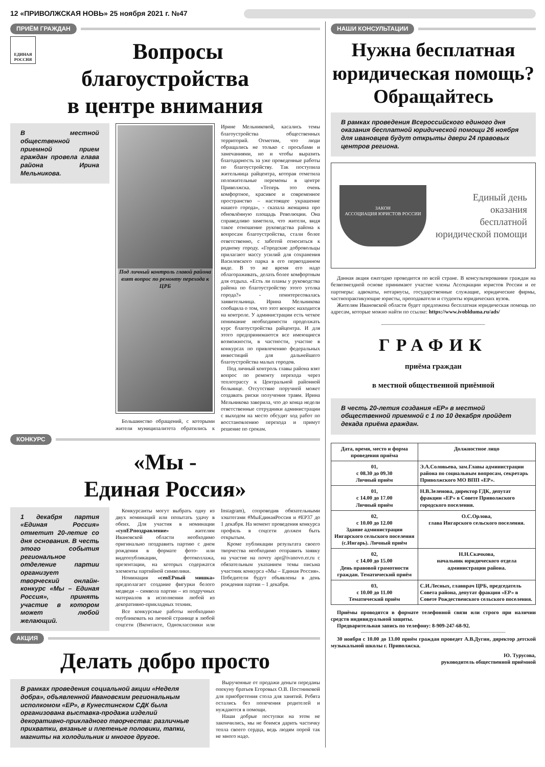12 «ПРИВОЛЖСКАЯ НОВЬ» 25 ноября 2021 г. №47
ПРИЁМ ГРАЖДАН
ЕДИНАЯ РОССИЯ
Вопросы
благоустройства
в центре внимания
В местной общественной приемной прием граждан провела глава района Ирина Мельникова.
Под личный контроль главой района взят вопрос по ремонту перехода к ЦРБ
Большинство обращений, с которыми жители муниципалитета обратились к Ирине Мельниковой, касались темы благоустройства общественных территорий. Отметим, что люди обращались не только с просьбами и замечаниями, но и чтобы выразить благодарность за уже проведенные работы по благоустройству. Так поступила жительница райцентра, которая отметила положительные перемены в центре Приволжска. «Теперь это очень комфортное, красивое и современное пространство – настоящее украшение нашего города», - сказала женщина про обновлённую площадь Революции. Она справедливо заметила, что жители, видя такое отношение руководства района к вопросам благоустройства, стали более ответственно, с заботой относиться к родному городу. «Городские добровольцы прилагают массу усилий для сохранения Василевского парка в его первозданном виде. В то же время его надо облагораживать, делать более комфортным для отдыха. «Есть ли планы у руководства района по благоустройству этого уголка города?» - поинтересовалась заявительница. Ирина Мельникова сообщила о том, что этот вопрос находится на контроле. У администрации есть четкое понимание необходимости продолжать курс благоустройства райцентра. И для этого предпринимаются все имеющиеся возможности, в частности, участие в конкурсах по привлечению федеральных инвестиций для дальнейшего благоустройства малых городов.
Под личный контроль главы района взят вопрос по ремонту перехода через теплотрассу к Центральной районной больнице. Отсутствие поручней может создавать риски получения травм. Ирина Мельникова заверила, что до конца недели ответственные сотрудники администрации с выходом на место обсудят ход работ по восстановлению перехода и примут решение по срокам.
КОНКУРС
«Мы -
Единая Россия»
1 декабря партия «Единая Россия» отметит 20-летие со дня основания. В честь этого события региональное отделение партии организует творческий онлайн-конкурс «Мы – Единая Россия», принять участие в котором может любой желающий.
Конкурсанты могут выбрать одну из двух номинаций или попытать удачу в обеих. Для участия в номинации «супЕРпоздравление» жителям Ивановской области необходимо оригинально поздравить партию с днем рождения в формате фото- или видеопубликации, фотоколлажа, презентации, на которых содержатся элементы партийной символики.
Номинация «севЕРный мишка» предполагает создание фигурки белого медведя – символа партии – из подручных материалов в исполнении любой из декоративно-прикладных техник.
Все конкурсные работы необходимо опубликовать на личной странице в любой соцсети (Вконтакте, Одноклассники или Instagram), сопроводив обязательными хэштегами #МыЕдинаяРоссия и #ЕР37 до 1 декабря. На момент проведения конкурса профиль в соцсети должен быть открытым.
Кроме публикации результата своего творчества необходимо отправить заявку на участие на почту apr@ivanovo.er.ru с обязательным указанием темы письма участник конкурса «Мы – Единая Россия». Победители будут объявлены в день рождения партии – 1 декабря.
АКЦИЯ
Делать добро просто
В рамках проведения социальной акции «Неделя добра», объявленной Ивановским региональным исполкомом «ЕР», в Кунестинском СДК была организована выставка-продажа изделий декоративно-прикладного творчества: различные прихватки, вязаные и плетеные половики, тапки, магниты на холодильник и многое другое.
Вырученные от продажи деньги переданы опекуну братьев Егоровых О.В. Постниковой для приобретения стола для занятий. Ребята остались без попечения родителей и нуждаются в помощи.
Наши добрые поступки на этом не закончились, мы не боимся дарить частичку тепла своего сердца, ведь людям порой так не много надо.
НАШИ КОНСУЛЬТАЦИИ
Нужна бесплатная юридическая помощь? Обращайтесь
В рамках проведения Всероссийского единого дня оказания бесплатной юридической помощи 26 ноября для ивановцев будут открыты двери 24 правовых центров региона.
ЗАКОН
АССОЦИАЦИЯ ЮРИСТОВ РОССИИ
Единый день
оказания
бесплатной
юридической помощи
Данная акция ежегодно проводится по всей стране. В консультировании граждан на безвозмездной основе принимают участие члены Ассоциации юристов России и ее партнеры: адвокаты, нотариусы, государственные служащие, юридические фирмы, частнопрактикующие юристы, преподаватели и студенты юридических вузов.
Жителям Ивановской области будет предложена бесплатная юридическая помощь по адресам, которые можно найти по ссылке: https://www.ivoblduma.ru/ads/
ГРАФИК
приёма граждан
в местной общественной приёмной
В честь 20-летия создания «ЕР» в местной общественной приемной с 1 по 10 декабря пройдет декада приёма граждан.
| Дата, время, место и форма проведения приёма | Должностное лицо |
| --- | --- |
| 01, с 08.30 до 09.30 Личный приём | Э.А.Соловьева, зам.Главы администрации района по социальным вопросам, секретарь Приволжского МО ВПП «ЕР». |
| 01, с 14.00 до 17.00 Личный приём | Н.В.Зеленова, директор ГДК, депутат фракции «ЕР» в Совете Приволжского городского поселения. |
| 02, с 10.00 до 12.00 Здание администрации Ингарского сельского поселения (с.Ингарь). Личный приём | О.С.Орлова, глава Ингарского сельского поселения. |
| 02, с 14.00 до 15.00 День правовой грамотности граждан. Тематический приём | Н.Н.Скачкова, начальник юридического отдела администрации района. |
| 03, с 10.00 до 11.00 Тематический приём | С.И.Лесных, главврач ЦРБ, председатель Совета района, депутат фракции «ЕР» в Совете Рождественского сельского поселения. |
Приёмы проводятся в формате телефонной связи или строго при наличии средств индивидуальной защиты.
Предварительная запись по телефону: 8-909-247-68-92.
30 ноября с 10.00 до 13.00 приём граждан проведет А.В.Дугин, директор детской музыкальной школы г. Приволжска.
Ю. Турусова,
руководитель общественной приёмной